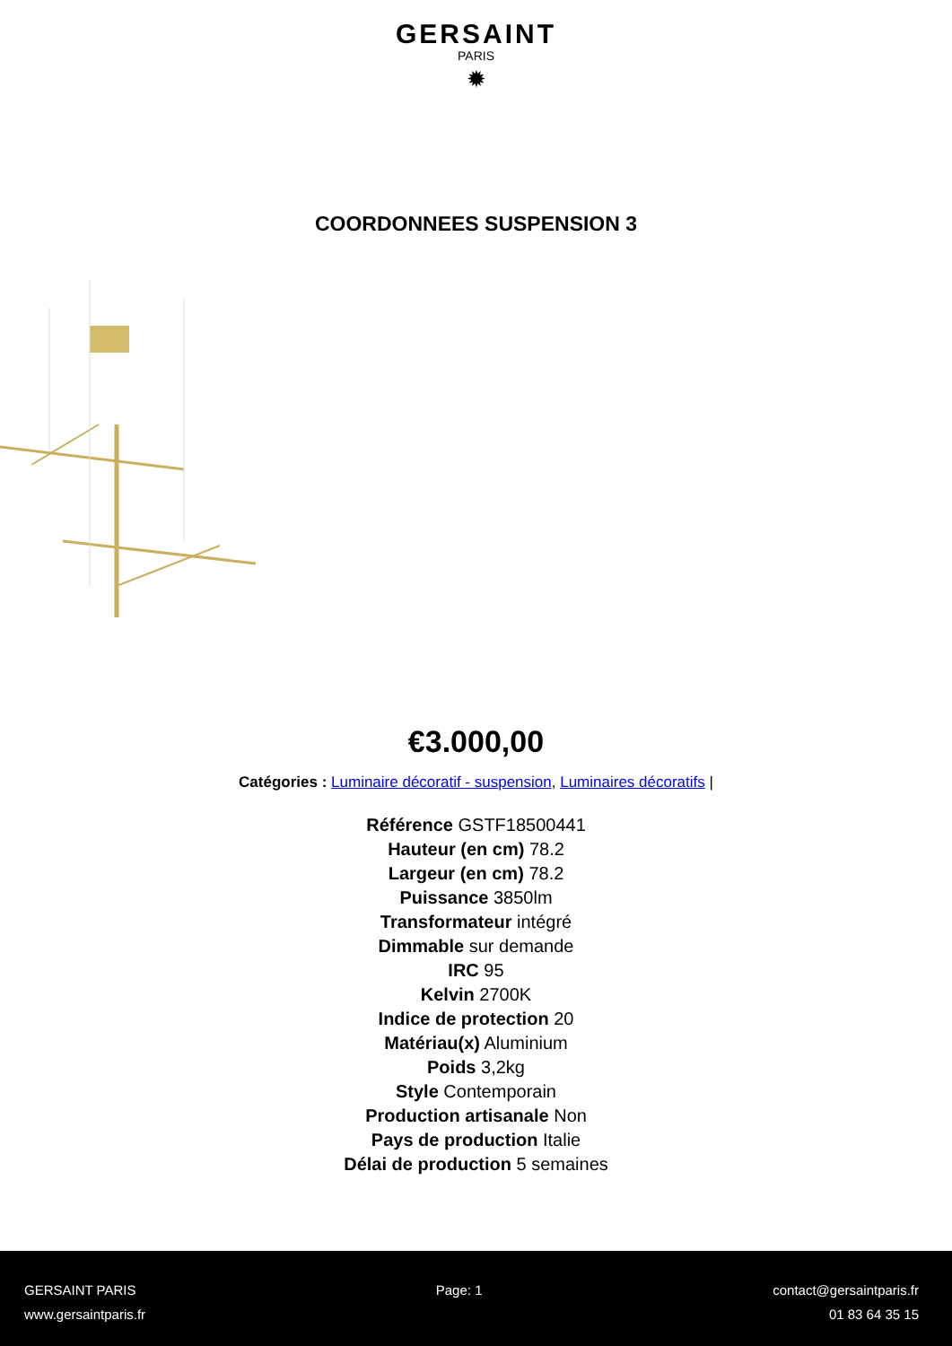GERSAINT
PARIS
✹
COORDONNEES SUSPENSION 3
€3.000,00
Catégories : Luminaire décoratif - suspension, Luminaires décoratifs |
Référence GSTF18500441
Hauteur (en cm) 78.2
Largeur (en cm) 78.2
Puissance 3850lm
Transformateur intégré
Dimmable sur demande
IRC 95
Kelvin 2700K
Indice de protection 20
Matériau(x) Aluminium
Poids 3,2kg
Style Contemporain
Production artisanale Non
Pays de production Italie
Délai de production 5 semaines
GERSAINT PARIS
www.gersaintparis.fr
Page: 1 contact@gersaintparis.fr
01 83 64 35 15